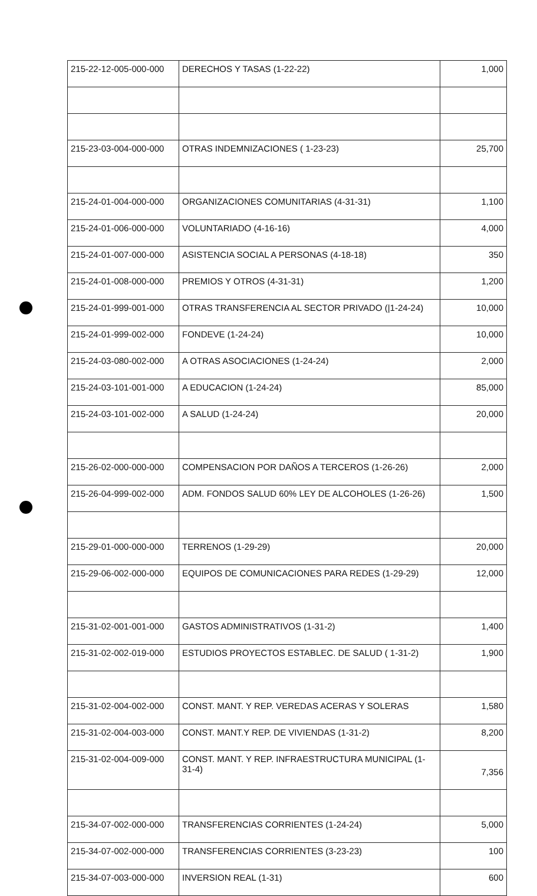| 215-22-12-005-000-000 | DERECHOS Y TASAS (1-22-22) | 1,000 |
| 215-23-03-004-000-000 | OTRAS INDEMNIZACIONES ( 1-23-23) | 25,700 |
| 215-24-01-004-000-000 | ORGANIZACIONES COMUNITARIAS (4-31-31) | 1,100 |
| 215-24-01-006-000-000 | VOLUNTARIADO (4-16-16) | 4,000 |
| 215-24-01-007-000-000 | ASISTENCIA SOCIAL A PERSONAS (4-18-18) | 350 |
| 215-24-01-008-000-000 | PREMIOS Y OTROS (4-31-31) | 1,200 |
| 215-24-01-999-001-000 | OTRAS TRANSFERENCIA AL SECTOR PRIVADO (/1-24-24) | 10,000 |
| 215-24-01-999-002-000 | FONDEVE (1-24-24) | 10,000 |
| 215-24-03-080-002-000 | A OTRAS ASOCIACIONES (1-24-24) | 2,000 |
| 215-24-03-101-001-000 | A EDUCACION (1-24-24) | 85,000 |
| 215-24-03-101-002-000 | A SALUD (1-24-24) | 20,000 |
| 215-26-02-000-000-000 | COMPENSACION POR DAÑOS A TERCEROS (1-26-26) | 2,000 |
| 215-26-04-999-002-000 | ADM. FONDOS SALUD 60% LEY DE ALCOHOLES (1-26-26) | 1,500 |
| 215-29-01-000-000-000 | TERRENOS (1-29-29) | 20,000 |
| 215-29-06-002-000-000 | EQUIPOS DE COMUNICACIONES PARA REDES (1-29-29) | 12,000 |
| 215-31-02-001-001-000 | GASTOS ADMINISTRATIVOS (1-31-2) | 1,400 |
| 215-31-02-002-019-000 | ESTUDIOS PROYECTOS ESTABLEC. DE SALUD ( 1-31-2) | 1,900 |
| 215-31-02-004-002-000 | CONST. MANT. Y REP. VEREDAS ACERAS Y SOLERAS | 1,580 |
| 215-31-02-004-003-000 | CONST. MANT.Y REP. DE VIVIENDAS (1-31-2) | 8,200 |
| 215-31-02-004-009-000 | CONST. MANT. Y REP. INFRAESTRUCTURA MUNICIPAL (1-31-4) | 7,356 |
| 215-34-07-002-000-000 | TRANSFERENCIAS CORRIENTES (1-24-24) | 5,000 |
| 215-34-07-002-000-000 | TRANSFERENCIAS CORRIENTES (3-23-23) | 100 |
| 215-34-07-003-000-000 | INVERSION REAL (1-31) | 600 |